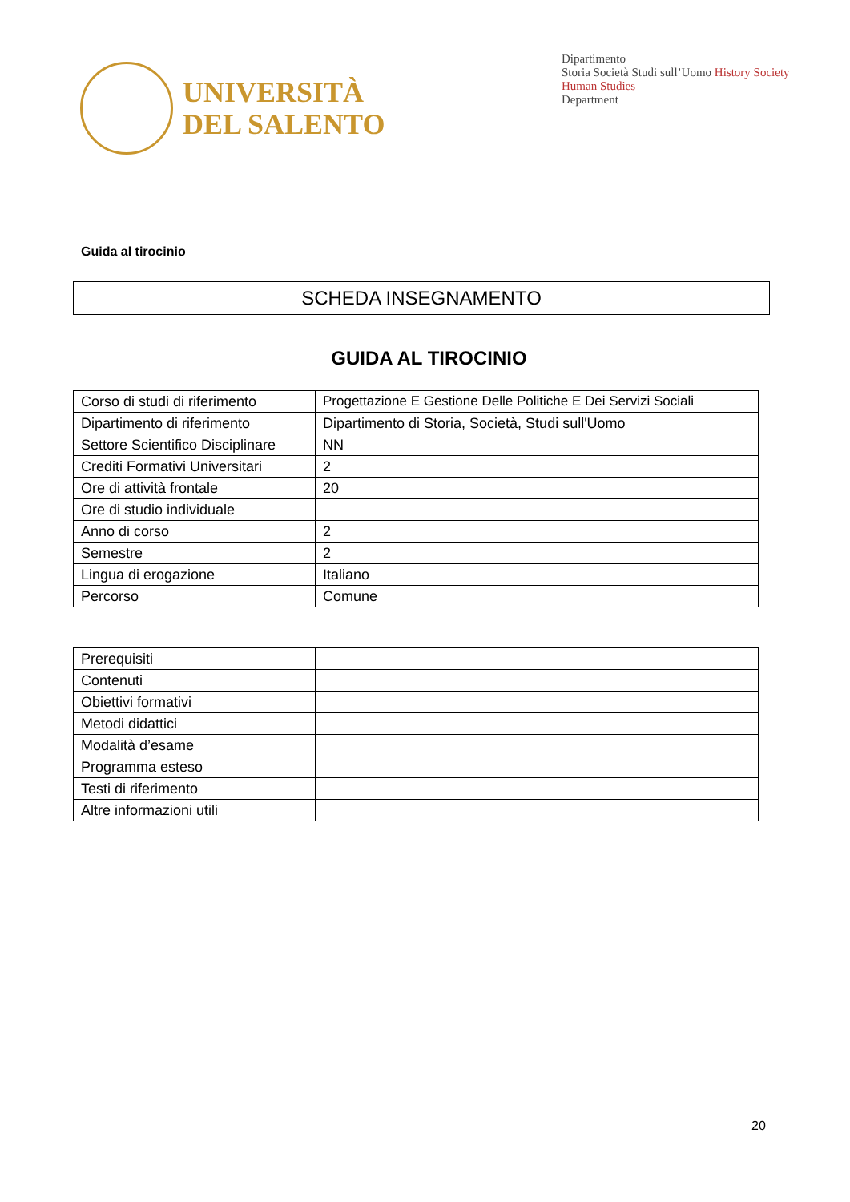UNIVERSITÀ
DEL SALENTO
Dipartimento
Storia Società Studi sull’Uomo History Society Human Studies
Department
Guida al tirocinio
SCHEDA INSEGNAMENTO
GUIDA AL TIROCINIO
| Corso di studi di riferimento | Progettazione E Gestione Delle Politiche E Dei Servizi Sociali |
| Dipartimento di riferimento | Dipartimento di Storia, Società, Studi sull'Uomo |
| Settore Scientifico Disciplinare | NN |
| Crediti Formativi Universitari | 2 |
| Ore di attività frontale | 20 |
| Ore di studio individuale | |
| Anno di corso | 2 |
| Semestre | 2 |
| Lingua di erogazione | Italiano |
| Percorso | Comune |
| Prerequisiti | |
| Contenuti | |
| Obiettivi formativi | |
| Metodi didattici | |
| Modalità d’esame | |
| Programma esteso | |
| Testi di riferimento | |
| Altre informazioni utili | |
20